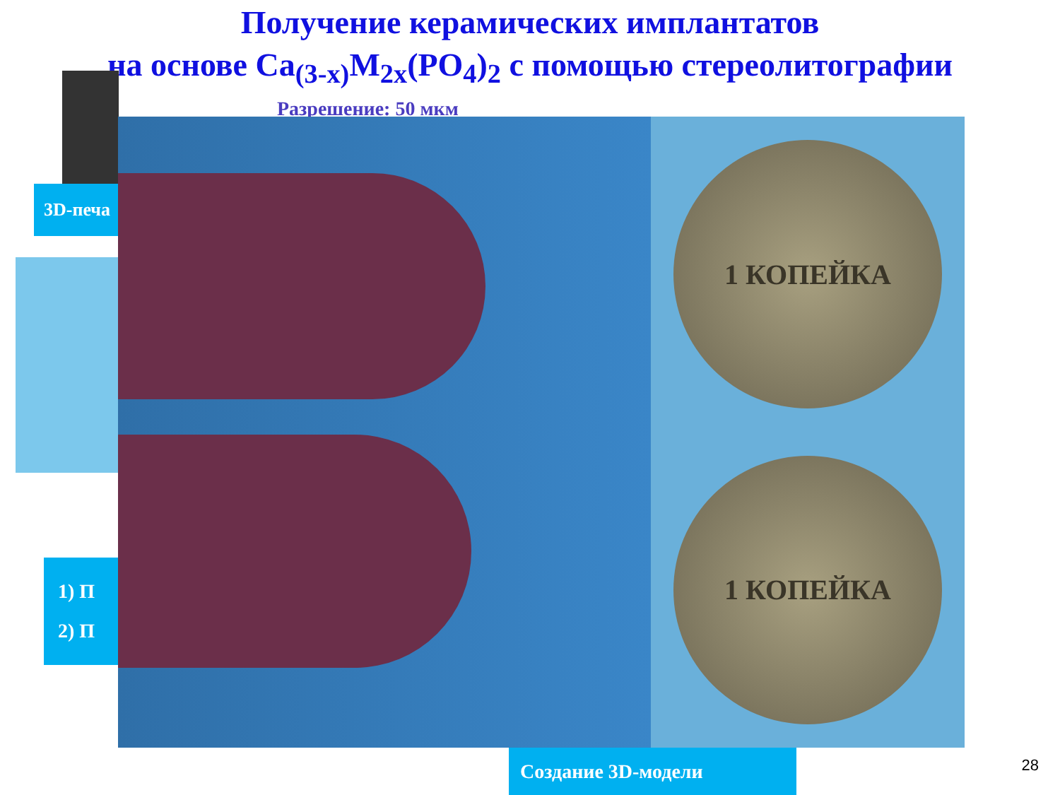Получение керамических имплантатов
на основе Ca<sub>(3-x)</sub>M<sub>2x</sub>(PO<sub>4</sub>)<sub>2</sub> с помощью стереолитографии
Разрешение: 50 мкм
3D-печа
1) П
2) П
1 КОПЕЙКА
1 КОПЕЙКА
Создание 3D-модели 28